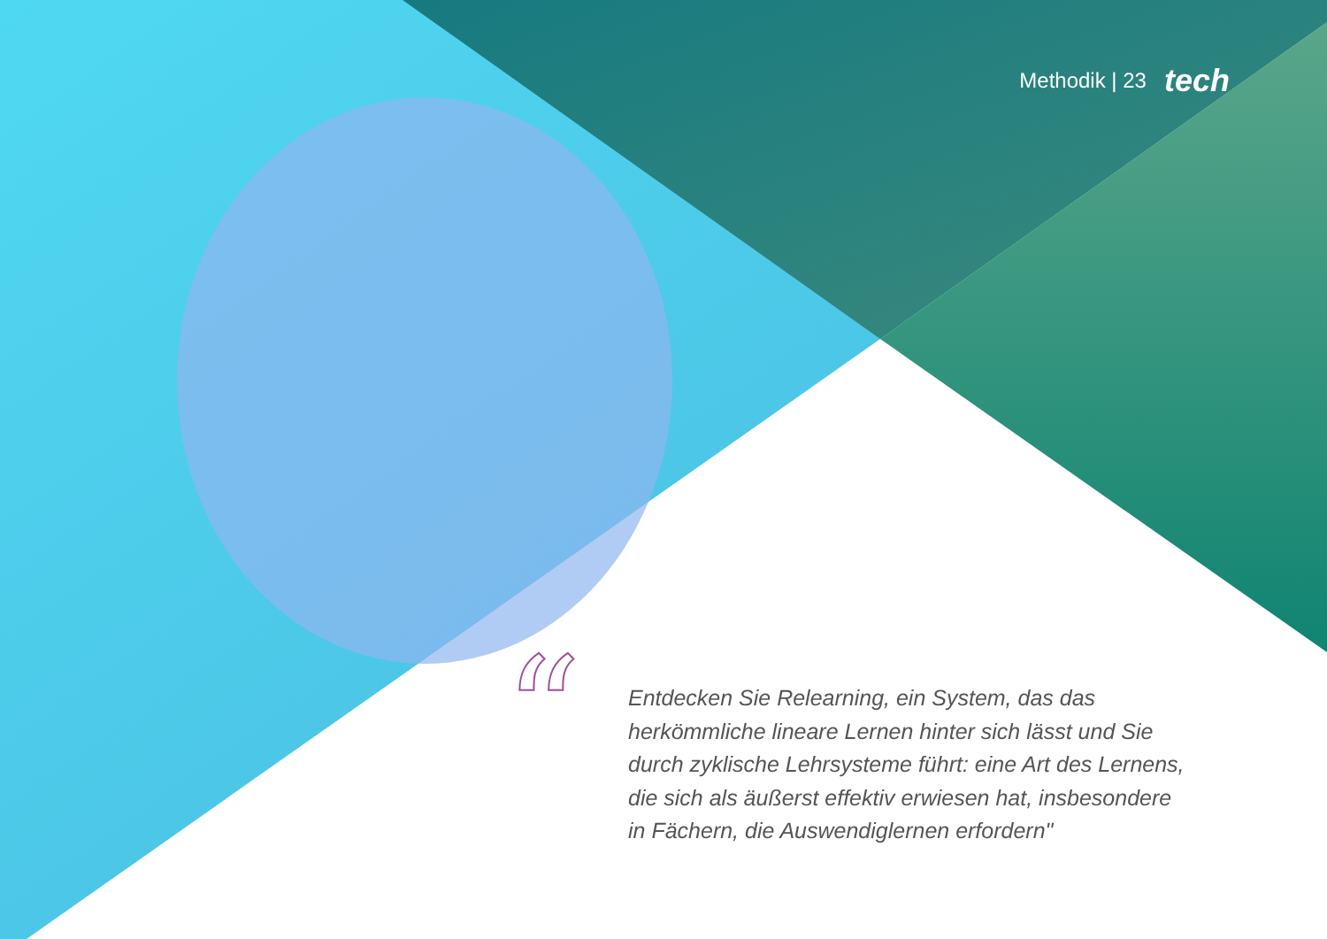Methodik | 23 tech
“
Entdecken Sie Relearning, ein System, das das herkömmliche lineare Lernen hinter sich lässt und Sie durch zyklische Lehrsysteme führt: eine Art des Lernens, die sich als äußerst effektiv erwiesen hat, insbesondere in Fächern, die Auswendiglernen erfordern"